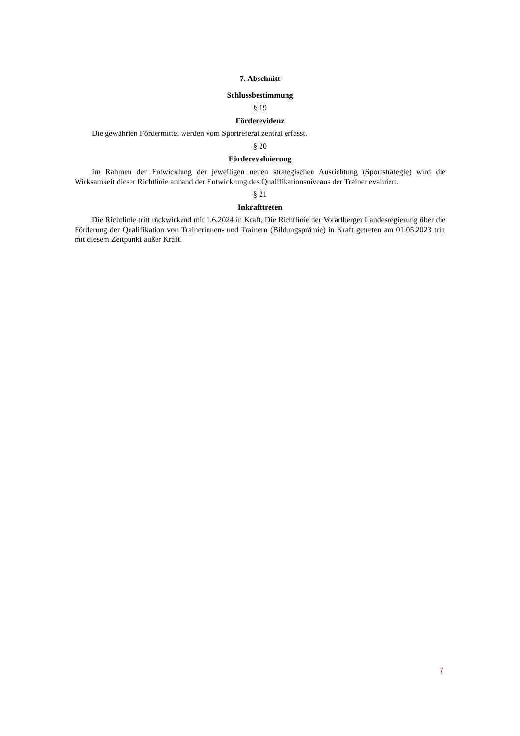7. Abschnitt
Schlussbestimmung
§ 19
Förderevidenz
Die gewährten Fördermittel werden vom Sportreferat zentral erfasst.
§ 20
Förderevaluierung
Im Rahmen der Entwicklung der jeweiligen neuen strategischen Ausrichtung (Sportstrategie) wird die Wirksamkeit dieser Richtlinie anhand der Entwicklung des Qualifikationsniveaus der Trainer evaluiert.
§ 21
Inkrafttreten
Die Richtlinie tritt rückwirkend mit 1.6.2024 in Kraft. Die Richtlinie der Vorarlberger Landesregierung über die Förderung der Qualifikation von Trainerinnen- und Trainern (Bildungsprämie) in Kraft getreten am 01.05.2023 tritt mit diesem Zeitpunkt außer Kraft.
7